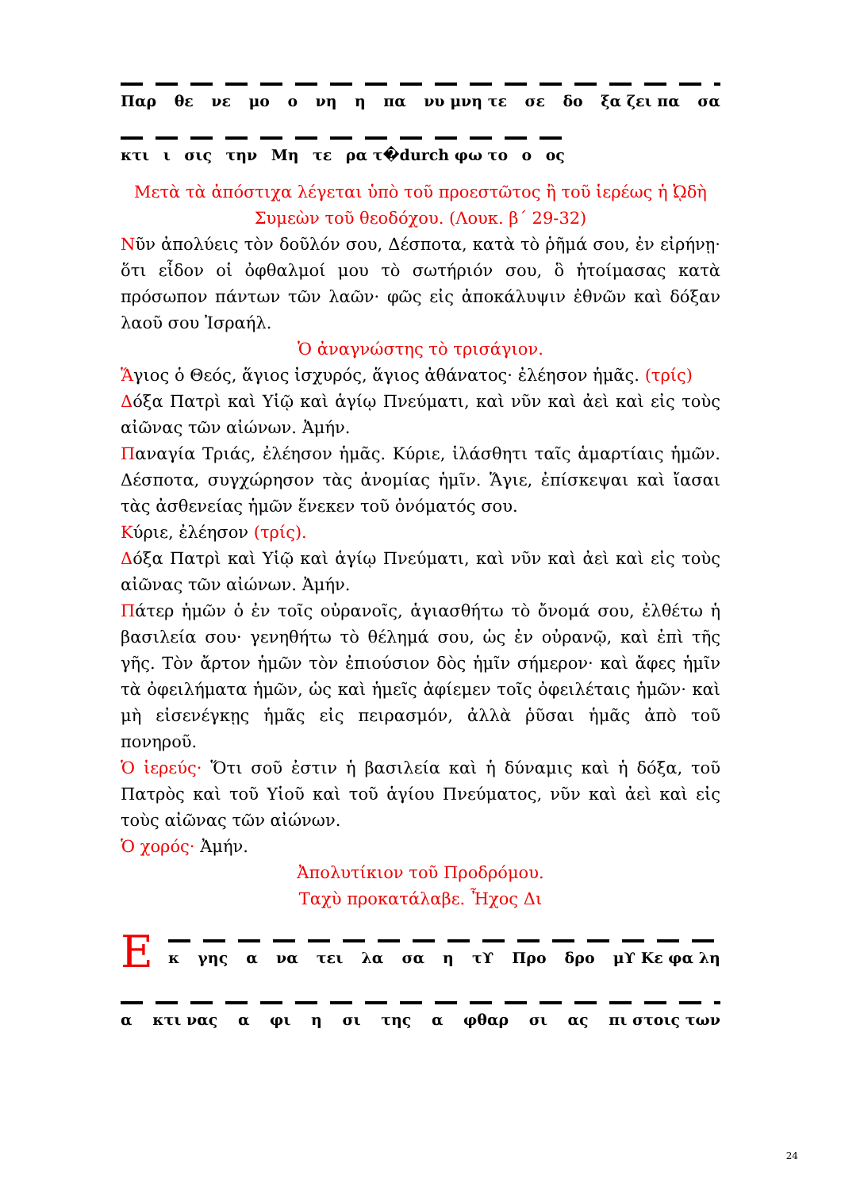Παρ θε νε μο ο νη η πα νυ μνη τε σε δο ξα ζει πα σα
κτι ι σις την Μη τε ρα τ�durch φω το ο ος
Μετὰ τὰ ἀπόστιχα λέγεται ὑπὸ τοῦ προεστῶτος ἢ τοῦ ἱερέως ἡ ᾨδὴ Συμεὼν τοῦ θεοδόχου. (Λουκ. β΄ 29-32)
Νῦν ἀπολύεις τὸν δοῦλόν σου, Δέσποτα, κατὰ τὸ ῥῆμά σου, ἐν εἰρήνῃ· ὅτι εἶδον οἱ ὀφθαλμοί μου τὸ σωτήριόν σου, ὃ ἡτοίμασας κατὰ πρόσωπον πάντων τῶν λαῶν· φῶς εἰς ἀποκάλυψιν ἐθνῶν καὶ δόξαν λαοῦ σου Ἰσραήλ.
Ὁ ἀναγνώστης τὸ τρισάγιον.
Ἅγιος ὁ Θεός, ἅγιος ἰσχυρός, ἅγιος ἀθάνατος· ἐλέησον ἡμᾶς. (τρίς)
Δόξα Πατρὶ καὶ Υἱῷ καὶ ἁγίῳ Πνεύματι, καὶ νῦν καὶ ἀεὶ καὶ εἰς τοὺς αἰῶνας τῶν αἰώνων. Ἀμήν.
Παναγία Τριάς, ἐλέησον ἡμᾶς. Κύριε, ἱλάσθητι ταῖς ἁμαρτίαις ἡμῶν. Δέσποτα, συγχώρησον τὰς ἀνομίας ἡμῖν. Ἅγιε, ἐπίσκεψαι καὶ ἴασαι τὰς ἀσθενείας ἡμῶν ἕνεκεν τοῦ ὀνόματός σου.
Κύριε, ἐλέησον (τρίς).
Δόξα Πατρὶ καὶ Υἱῷ καὶ ἁγίῳ Πνεύματι, καὶ νῦν καὶ ἀεὶ καὶ εἰς τοὺς αἰῶνας τῶν αἰώνων. Ἀμήν.
Πάτερ ἡμῶν ὁ ἐν τοῖς οὐρανοῖς, ἁγιασθήτω τὸ ὄνομά σου, ἐλθέτω ἡ βασιλεία σου· γενηθήτω τὸ θέλημά σου, ὡς ἐν οὐρανῷ, καὶ ἐπὶ τῆς γῆς. Τὸν ἄρτον ἡμῶν τὸν ἐπιούσιον δὸς ἡμῖν σήμερον· καὶ ἄφες ἡμῖν τὰ ὀφειλήματα ἡμῶν, ὡς καὶ ἡμεῖς ἀφίεμεν τοῖς ὀφειλέταις ἡμῶν· καὶ μὴ εἰσενέγκῃς ἡμᾶς εἰς πειρασμόν, ἀλλὰ ῥῦσαι ἡμᾶς ἀπὸ τοῦ πονηροῦ.
Ὁ ἱερεύς· Ὅτι σοῦ ἐστιν ἡ βασιλεία καὶ ἡ δύναμις καὶ ἡ δόξα, τοῦ Πατρὸς καὶ τοῦ Υἱοῦ καὶ τοῦ ἁγίου Πνεύματος, νῦν καὶ ἀεὶ καὶ εἰς τοὺς αἰῶνας τῶν αἰώνων.
Ὁ χορός· Ἀμήν.
Ἀπολυτίκιον τοῦ Προδρόμου.
Ταχὺ προκατάλαβε. Ἦχος Δι
Ε
κ γης α να τει λα σα η τϒ Προ δρο μϒ Κε φα λη
α κτι νας α φι η σι της α φθαρ σι ας πι στοις των
24